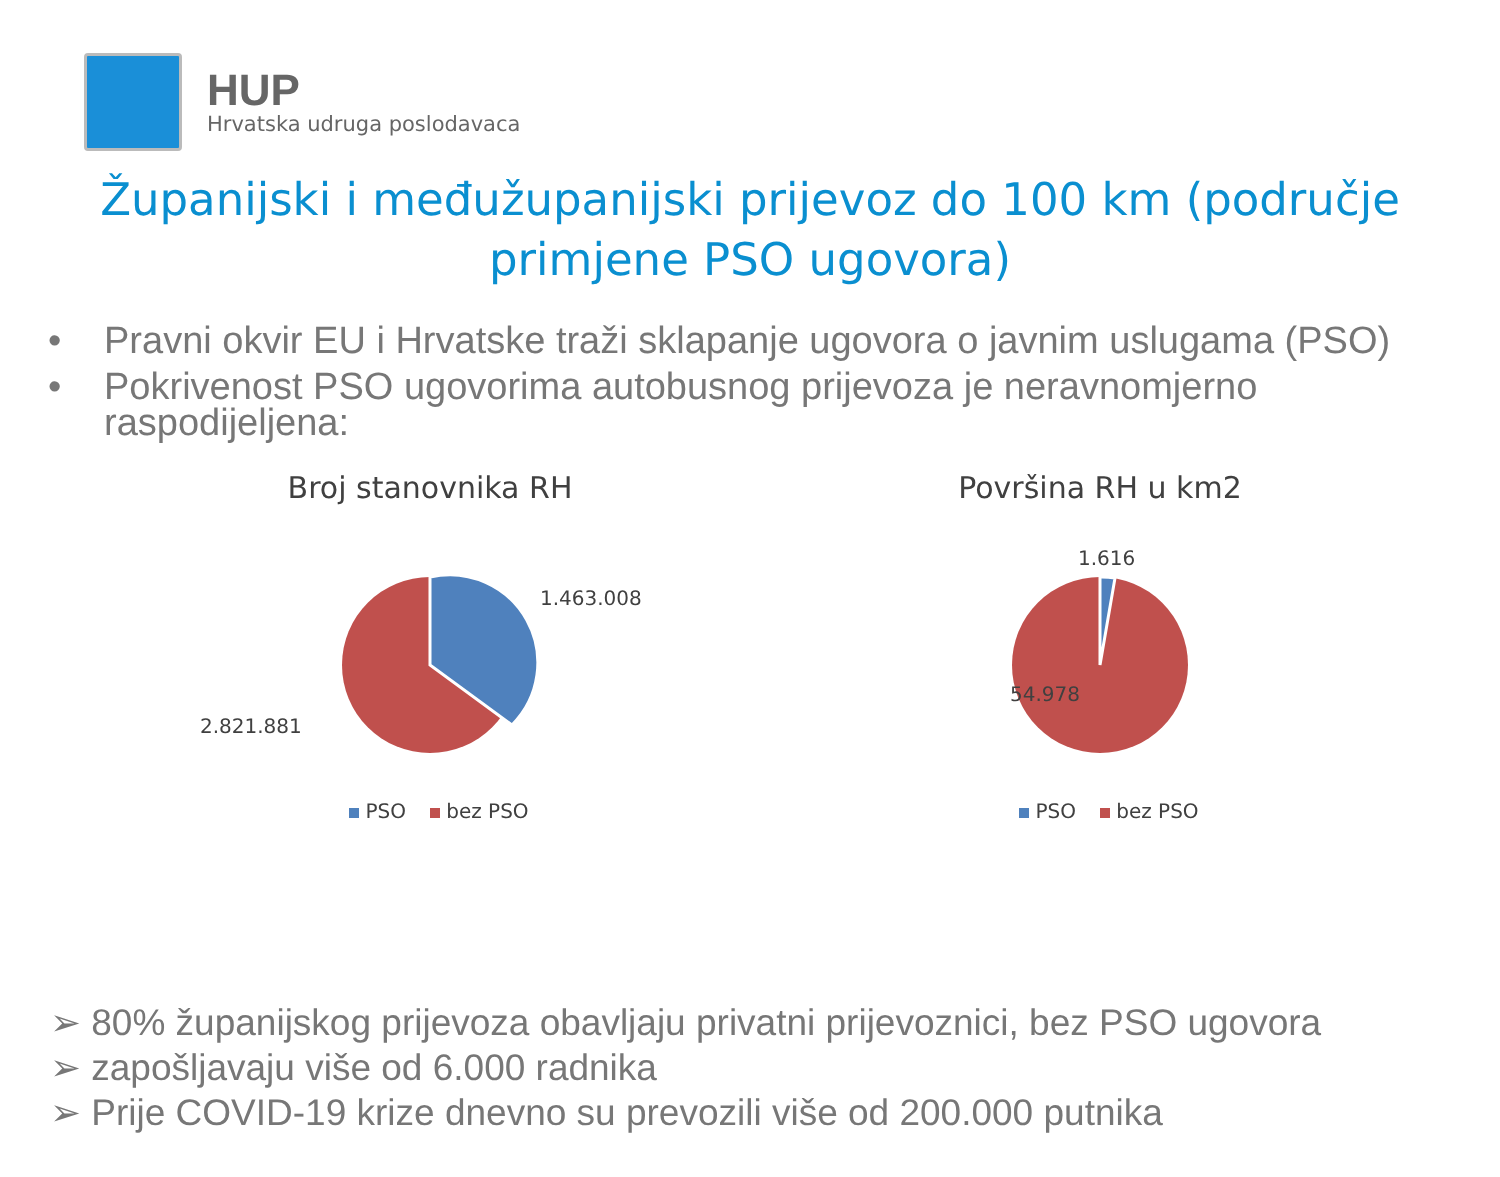HUP
Hrvatska udruga poslodavaca
Županijski i međužupanijski prijevoz do 100 km (područje
primjene PSO ugovora)
• Pravni okvir EU i Hrvatske traži sklapanje ugovora o javnim uslugama (PSO)
• Pokrivenost PSO ugovorima autobusnog prijevoza je neravnomjerno raspodijeljena:
Broj stanovnika RH
1.463.008
2.821.881
PSO bez PSO
Površina RH u km2
1.616
54.978
PSO bez PSO
➢ 80% županijskog prijevoza obavljaju privatni prijevoznici, bez PSO ugovora
➢ zapošljavaju više od 6.000 radnika
➢ Prije COVID-19 krize dnevno su prevozili više od 200.000 putnika